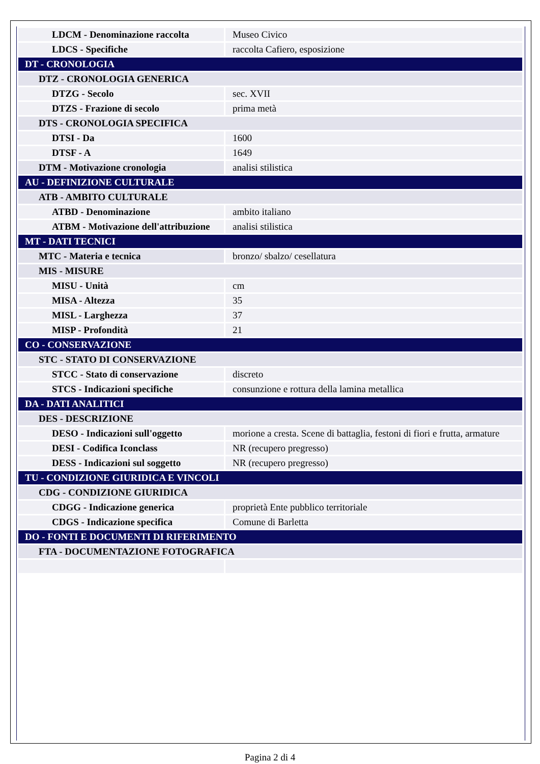| LDCM - Denominazione raccolta | Museo Civico |
| LDCS - Specifiche | raccolta Cafiero, esposizione |
| DT - CRONOLOGIA | |
| DTZ - CRONOLOGIA GENERICA | |
| DTZG - Secolo | sec. XVII |
| DTZS - Frazione di secolo | prima metà |
| DTS - CRONOLOGIA SPECIFICA | |
| DTSI - Da | 1600 |
| DTSF - A | 1649 |
| DTM - Motivazione cronologia | analisi stilistica |
| AU - DEFINIZIONE CULTURALE | |
| ATB - AMBITO CULTURALE | |
| ATBD - Denominazione | ambito italiano |
| ATBM - Motivazione dell'attribuzione | analisi stilistica |
| MT - DATI TECNICI | |
| MTC - Materia e tecnica | bronzo/ sbalzo/ cesellatura |
| MIS - MISURE | |
| MISU - Unità | cm |
| MISA - Altezza | 35 |
| MISL - Larghezza | 37 |
| MISP - Profondità | 21 |
| CO - CONSERVAZIONE | |
| STC - STATO DI CONSERVAZIONE | |
| STCC - Stato di conservazione | discreto |
| STCS - Indicazioni specifiche | consunzione e rottura della lamina metallica |
| DA - DATI ANALITICI | |
| DES - DESCRIZIONE | |
| DESO - Indicazioni sull'oggetto | morione a cresta. Scene di battaglia, festoni di fiori e frutta, armature |
| DESI - Codifica Iconclass | NR (recupero pregresso) |
| DESS - Indicazioni sul soggetto | NR (recupero pregresso) |
| TU - CONDIZIONE GIURIDICA E VINCOLI | |
| CDG - CONDIZIONE GIURIDICA | |
| CDGG - Indicazione generica | proprietà Ente pubblico territoriale |
| CDGS - Indicazione specifica | Comune di Barletta |
| DO - FONTI E DOCUMENTI DI RIFERIMENTO | |
| FTA - DOCUMENTAZIONE FOTOGRAFICA | |
Pagina 2 di 4